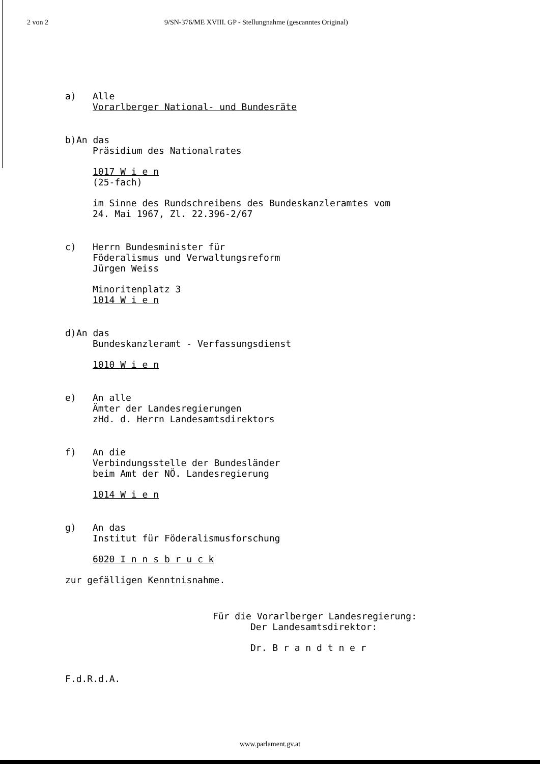2 von 2 9/SN-376/ME XVIII. GP - Stellungnahme (gescanntes Original)
a) Alle
Vorarlberger National- und Bundesräte
b) An das
Präsidium des Nationalrates
1017 W i e n
(25-fach)
im Sinne des Rundschreibens des Bundeskanzleramtes vom
24. Mai 1967, Zl. 22.396-2/67
c) Herrn Bundesminister für
Föderalismus und Verwaltungsreform
Jürgen Weiss
Minoritenplatz 3
1014 W i e n
d) An das
Bundeskanzleramt - Verfassungsdienst
1010 W i e n
e) An alle
Ämter der Landesregierungen
zHd. d. Herrn Landesamtsdirektors
f) An die
Verbindungsstelle der Bundesländer
beim Amt der NÖ. Landesregierung
1014 W i e n
g) An das
Institut für Föderalismusforschung
6020 I n n s b r u c k
zur gefälligen Kenntnisnahme.
Für die Vorarlberger Landesregierung:
Der Landesamtsdirektor:
Dr. B r a n d t n e r
F.d.R.d.A.
www.parlament.gv.at